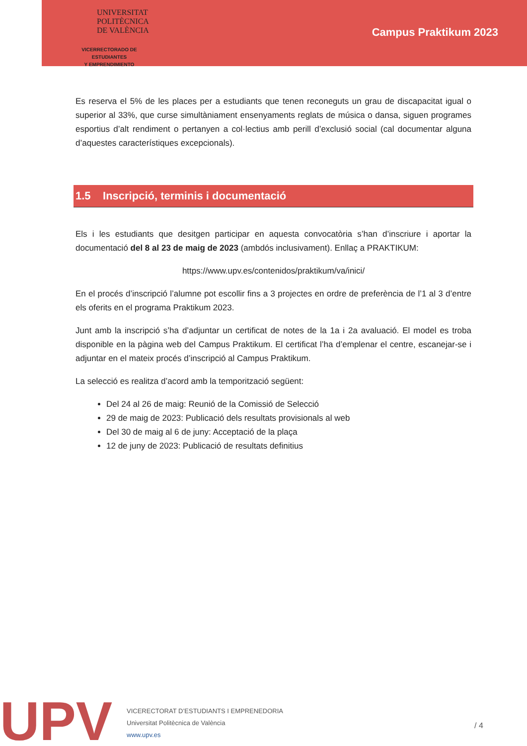UNIVERSITAT
POLITÈCNICA
DE VALÈNCIA
VICERRECTORADO DE ESTUDIANTES
Y EMPRENDIMIENTO
Campus Praktikum 2023
Es reserva el 5% de les places per a estudiants que tenen reconeguts un grau de discapacitat igual o superior al 33%, que curse simultàniament ensenyaments reglats de música o dansa, siguen programes esportius d’alt rendiment o pertanyen a col·lectius amb perill d’exclusió social (cal documentar alguna d’aquestes característiques excepcionals).
1.5 Inscripció, terminis i documentació
Els i les estudiants que desitgen participar en aquesta convocatòria s’han d’inscriure i aportar la documentació del 8 al 23 de maig de 2023 (ambdós inclusivament). Enllaç a PRAKTIKUM:
https://www.upv.es/contenidos/praktikum/va/inici/
En el procés d’inscripció l’alumne pot escollir fins a 3 projectes en ordre de preferència de l’1 al 3 d’entre els oferits en el programa Praktikum 2023.
Junt amb la inscripció s’ha d’adjuntar un certificat de notes de la 1a i 2a avaluació. El model es troba disponible en la pàgina web del Campus Praktikum. El certificat l’ha d’emplenar el centre, escanejar-se i adjuntar en el mateix procés d’inscripció al Campus Praktikum.
La selecció es realitza d’acord amb la temporització següent:
Del 24 al 26 de maig: Reunió de la Comissió de Selecció
29 de maig de 2023: Publicació dels resultats provisionals al web
Del 30 de maig al 6 de juny: Acceptació de la plaça
12 de juny de 2023: Publicació de resultats definitius
UPV
VICERECTORAT D’ESTUDIANTS I EMPRENEDORIA
Universitat Politècnica de València
www.upv.es
/ 4